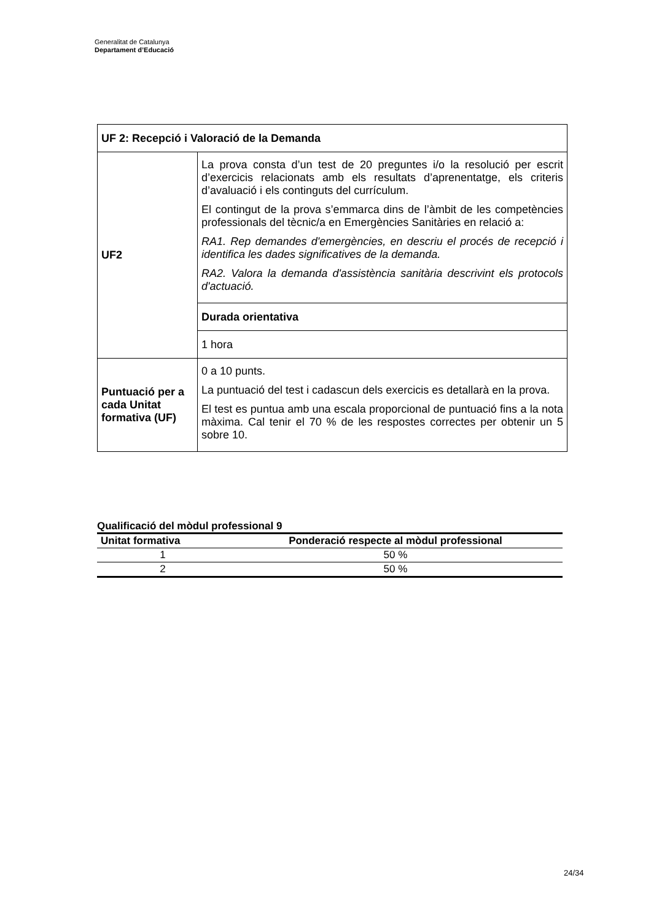Generalitat de Catalunya
Departament d’Educació
| UF 2: Recepció i Valoració de la Demanda | |
| UF2 | La prova consta d’un test de 20 preguntes i/o la resolució per escrit d’exercicis relacionats amb els resultats d’aprenentatge, els criteris d’avaluació i els continguts del currículum. El contingut de la prova s’emmarca dins de l’àmbit de les competències professionals del tècnic/a en Emergències Sanitàries en relació a: RA1. Rep demandes d'emergències, en descriu el procés de recepció i identifica les dades significatives de la demanda. RA2. Valora la demanda d'assistència sanitària descrivint els protocols d'actuació. |
| | Durada orientativa |
| | 1 hora |
| Puntuació per a cada Unitat formativa (UF) | 0 a 10 punts. La puntuació del test i cadascun dels exercicis es detallarà en la prova. El test es puntua amb una escala proporcional de puntuació fins a la nota màxima. Cal tenir el 70 % de les respostes correctes per obtenir un 5 sobre 10. |
Qualificació del mòdul professional 9
| Unitat formativa | Ponderació respecte al mòdul professional |
| --- | --- |
| 1 | 50 % |
| 2 | 50 % |
24/34